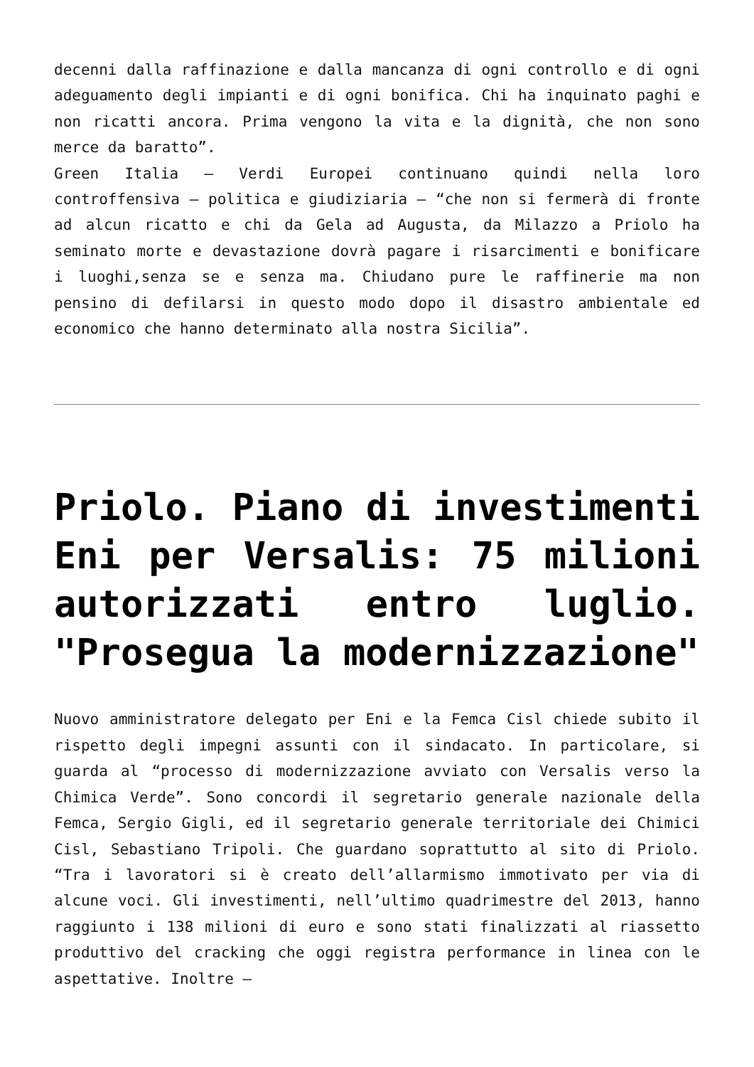decenni dalla raffinazione e dalla mancanza di ogni controllo e di ogni adeguamento degli impianti e di ogni bonifica. Chi ha inquinato paghi e non ricatti ancora. Prima vengono la vita e la dignità, che non sono merce da baratto”.
Green Italia – Verdi Europei continuano quindi nella loro controffensiva – politica e giudiziaria – “che non si fermerà di fronte ad alcun ricatto e chi da Gela ad Augusta, da Milazzo a Priolo ha seminato morte e devastazione dovrà pagare i risarcimenti e bonificare i luoghi,senza se e senza ma. Chiudano pure le raffinerie ma non pensino di defilarsi in questo modo dopo il disastro ambientale ed economico che hanno determinato alla nostra Sicilia”.
Priolo. Piano di investimenti Eni per Versalis: 75 milioni autorizzati entro luglio. "Prosegua la modernizzazione"
Nuovo amministratore delegato per Eni e la Femca Cisl chiede subito il rispetto degli impegni assunti con il sindacato. In particolare, si guarda al “processo di modernizzazione avviato con Versalis verso la Chimica Verde”. Sono concordi il segretario generale nazionale della Femca, Sergio Gigli, ed il segretario generale territoriale dei Chimici Cisl, Sebastiano Tripoli. Che guardano soprattutto al sito di Priolo. “Tra i lavoratori si è creato dell’allarmismo immotivato per via di alcune voci. Gli investimenti, nell’ultimo quadrimestre del 2013, hanno raggiunto i 138 milioni di euro e sono stati finalizzati al riassetto produttivo del cracking che oggi registra performance in linea con le aspettative. Inoltre –